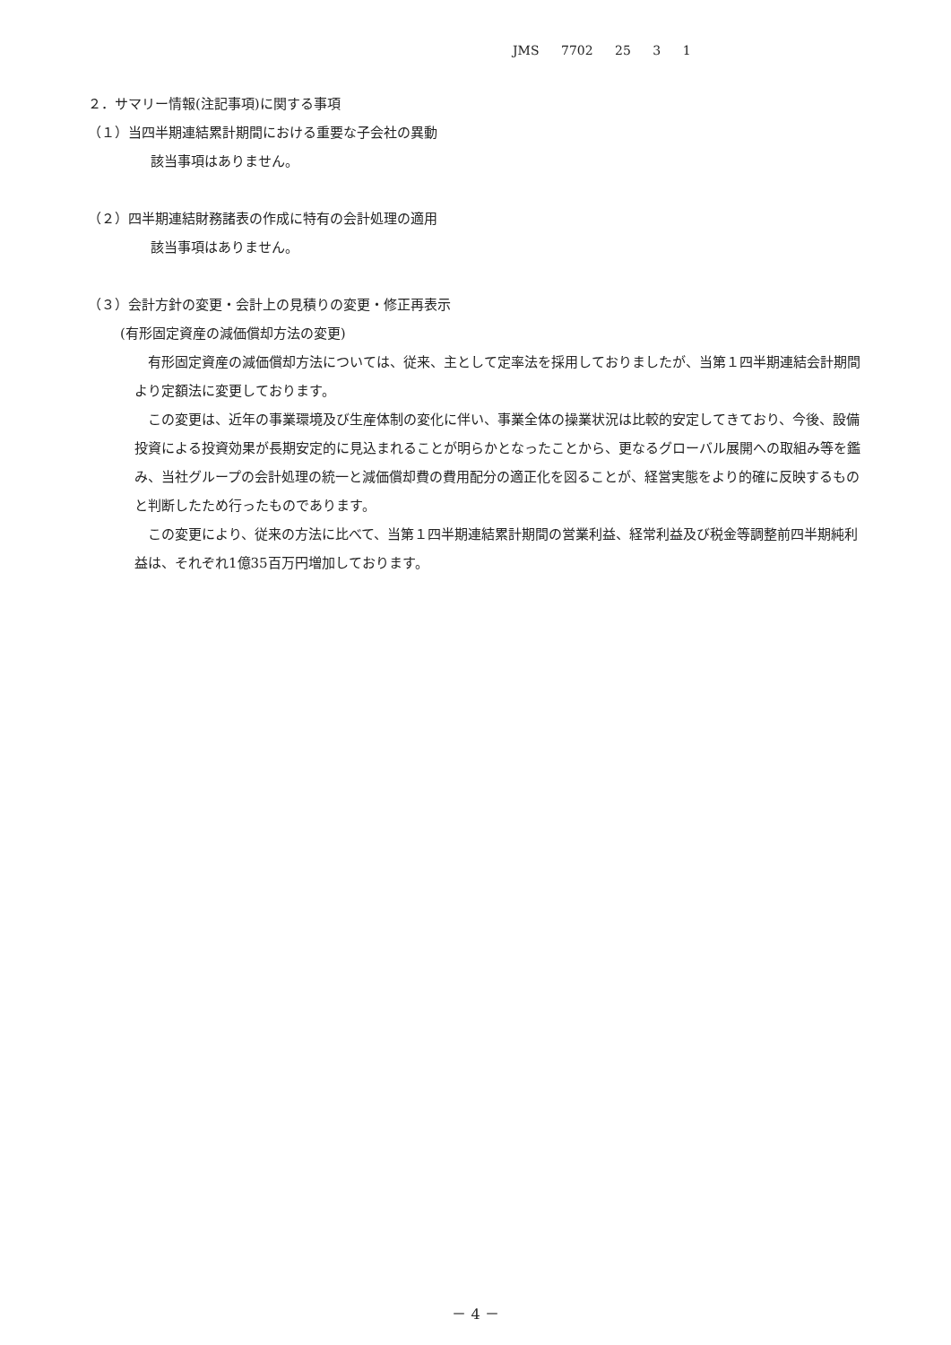JMS 7702 25 3 1
２．サマリー情報(注記事項)に関する事項
（１）当四半期連結累計期間における重要な子会社の異動
該当事項はありません。
（２）四半期連結財務諸表の作成に特有の会計処理の適用
該当事項はありません。
（３）会計方針の変更・会計上の見積りの変更・修正再表示
(有形固定資産の減価償却方法の変更)
　有形固定資産の減価償却方法については、従来、主として定率法を採用しておりましたが、当第１四半期連結会計期間より定額法に変更しております。
　この変更は、近年の事業環境及び生産体制の変化に伴い、事業全体の操業状況は比較的安定してきており、今後、設備投資による投資効果が長期安定的に見込まれることが明らかとなったことから、更なるグローバル展開への取組み等を鑑み、当社グループの会計処理の統一と減価償却費の費用配分の適正化を図ることが、経営実態をより的確に反映するものと判断したため行ったものであります。
　この変更により、従来の方法に比べて、当第１四半期連結累計期間の営業利益、経常利益及び税金等調整前四半期純利益は、それぞれ1億35百万円増加しております。
－ 4 －